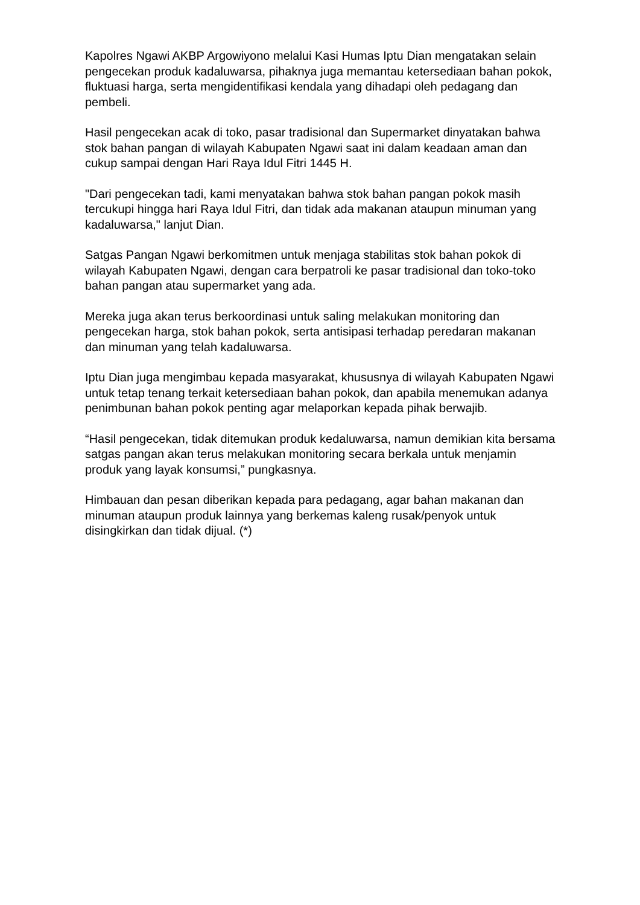Kapolres Ngawi AKBP Argowiyono melalui Kasi Humas Iptu Dian mengatakan selain pengecekan produk kadaluwarsa, pihaknya juga memantau ketersediaan bahan pokok, fluktuasi harga, serta mengidentifikasi kendala yang dihadapi oleh pedagang dan pembeli.
Hasil pengecekan acak di toko, pasar tradisional dan Supermarket dinyatakan bahwa stok bahan pangan di wilayah Kabupaten Ngawi saat ini dalam keadaan aman dan cukup sampai dengan Hari Raya Idul Fitri 1445 H.
"Dari pengecekan tadi, kami menyatakan bahwa stok bahan pangan pokok masih tercukupi hingga hari Raya Idul Fitri, dan tidak ada makanan ataupun minuman yang kadaluwarsa," lanjut Dian.
Satgas Pangan Ngawi berkomitmen untuk menjaga stabilitas stok bahan pokok di wilayah Kabupaten Ngawi, dengan cara berpatroli ke pasar tradisional dan toko-toko bahan pangan atau supermarket yang ada.
Mereka juga akan terus berkoordinasi untuk saling melakukan monitoring dan pengecekan harga, stok bahan pokok, serta antisipasi terhadap peredaran makanan dan minuman yang telah kadaluwarsa.
Iptu Dian juga mengimbau kepada masyarakat, khususnya di wilayah Kabupaten Ngawi untuk tetap tenang terkait ketersediaan bahan pokok, dan apabila menemukan adanya penimbunan bahan pokok penting agar melaporkan kepada pihak berwajib.
“Hasil pengecekan, tidak ditemukan produk kedaluwarsa, namun demikian kita bersama satgas pangan akan terus melakukan monitoring secara berkala untuk menjamin produk yang layak konsumsi,” pungkasnya.
Himbauan dan pesan diberikan kepada para pedagang, agar bahan makanan dan minuman ataupun produk lainnya yang berkemas kaleng rusak/penyok untuk disingkirkan dan tidak dijual. (*)